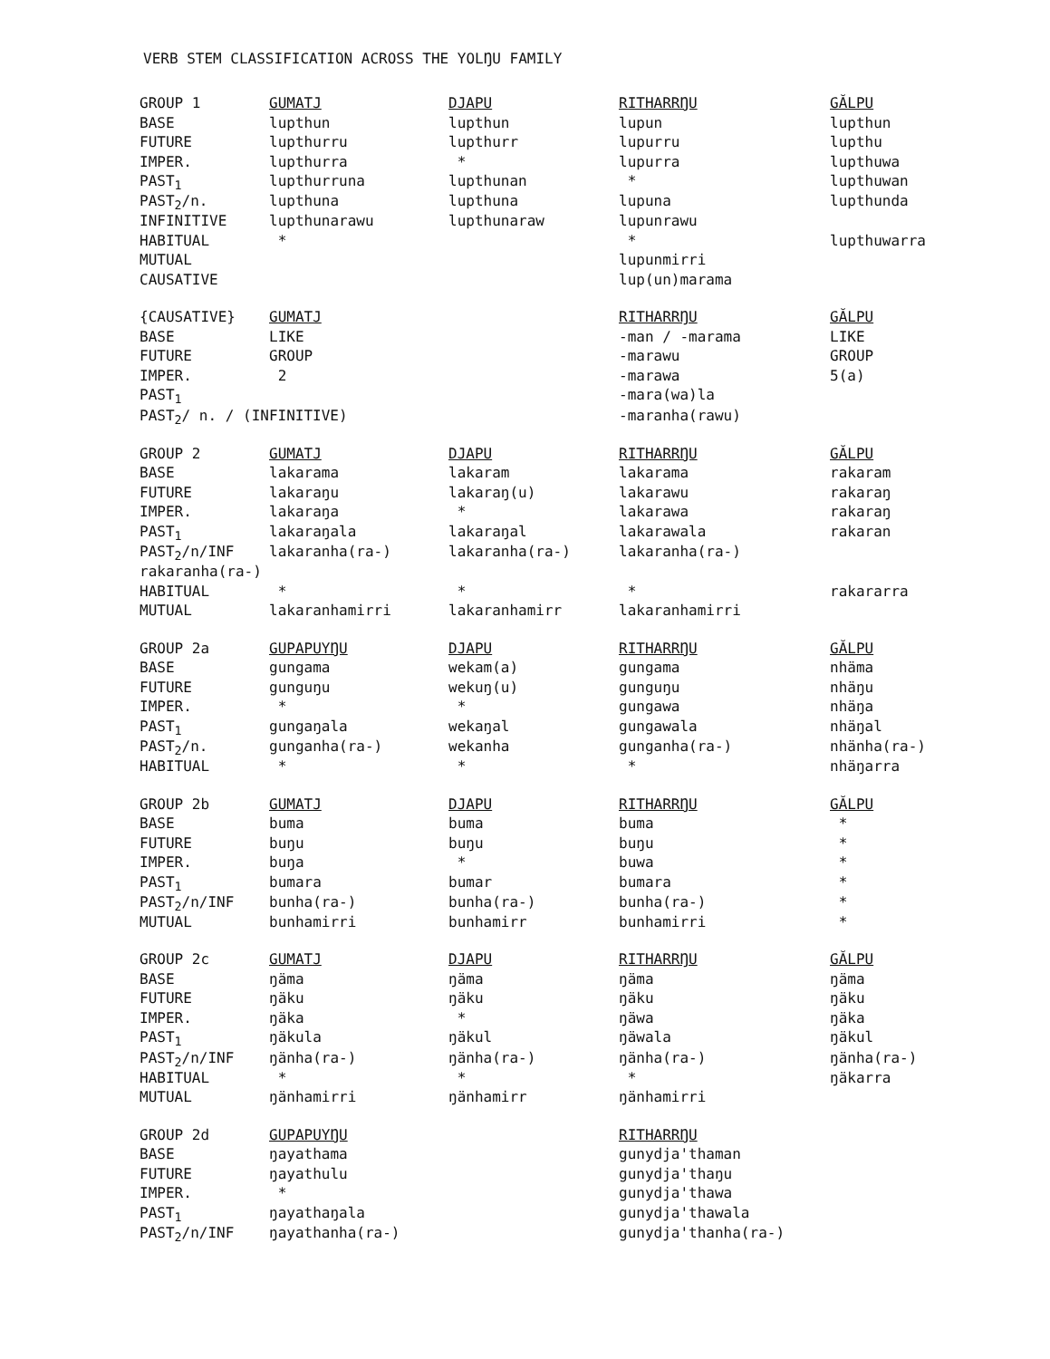VERB STEM CLASSIFICATION ACROSS THE YOLŊU FAMILY
| GROUP 1 | GUMATJ | DJAPU | RITHARRŊU | GĂLPU |
| BASE | lupthun | lupthun | lupun | lupthun |
| FUTURE | lupthurru | lupthurr | lupurru | lupthu |
| IMPER. | lupthurra | * | lupurra | lupthuwa |
| PAST<sub>1</sub> | lupthurruna | lupthunan | * | lupthuwan |
| PAST<sub>2</sub>/n. | lupthuna | lupthuna | lupuna | lupthunda |
| INFINITIVE | lupthunarawu | lupthunaraw | lupunrawu | |
| HABITUAL | * | | * | lupthuwarra |
| MUTUAL | | | lupunmirri | |
| CAUSATIVE | | | lup(un)marama | |
| {CAUSATIVE} | GUMATJ | | RITHARRŊU | GĂLPU |
| BASE | LIKE | | -man / -marama | LIKE |
| FUTURE | GROUP | | -marawu | GROUP |
| IMPER. | 2 | | -marawa | 5(a) |
| PAST<sub>1</sub> | | | -mara(wa)la | |
| PAST<sub>2</sub>/ n. / (INFINITIVE) | | | -maranha(rawu) | |
| GROUP 2 | GUMATJ | DJAPU | RITHARRŊU | GĂLPU |
| BASE | lakarama | lakaram | lakarama | rakaram |
| FUTURE | lakaraŋu | lakaraŋ(u) | lakarawu | rakaraŋ |
| IMPER. | lakaraŋa | * | lakarawa | rakaraŋ |
| PAST<sub>1</sub> | lakaraŋala | lakaraŋal | lakarawala | rakaran |
| PAST<sub>2</sub>/n/INF | lakaranha(ra-) | lakaranha(ra-) | lakaranha(ra-) | |
| rakaranha(ra-) | | | | |
| HABITUAL | * | * | * | rakararra |
| MUTUAL | lakaranhamirri | lakaranhamirr | lakaranhamirri | |
| GROUP 2a | GUPAPUYŊU | DJAPU | RITHARRŊU | GĂLPU |
| BASE | gungama | wekam(a) | gungama | nhäma |
| FUTURE | gunguŋu | wekuŋ(u) | gunguŋu | nhäŋu |
| IMPER. | * | * | gungawa | nhäŋa |
| PAST<sub>1</sub> | gungaŋala | wekaŋal | gungawala | nhäŋal |
| PAST<sub>2</sub>/n. | gunganha(ra-) | wekanha | gunganha(ra-) | nhänha(ra-) |
| HABITUAL | * | * | * | nhäŋarra |
| GROUP 2b | GUMATJ | DJAPU | RITHARRŊU | GĂLPU |
| BASE | buma | buma | buma | * |
| FUTURE | buŋu | buŋu | buŋu | * |
| IMPER. | buŋa | * | buwa | * |
| PAST<sub>1</sub> | bumara | bumar | bumara | * |
| PAST<sub>2</sub>/n/INF | bunha(ra-) | bunha(ra-) | bunha(ra-) | * |
| MUTUAL | bunhamirri | bunhamirr | bunhamirri | * |
| GROUP 2c | GUMATJ | DJAPU | RITHARRŊU | GĂLPU |
| BASE | ŋäma | ŋäma | ŋäma | ŋäma |
| FUTURE | ŋäku | ŋäku | ŋäku | ŋäku |
| IMPER. | ŋäka | * | ŋäwa | ŋäka |
| PAST<sub>1</sub> | ŋäkula | ŋäkul | ŋäwala | ŋäkul |
| PAST<sub>2</sub>/n/INF | ŋänha(ra-) | ŋänha(ra-) | ŋänha(ra-) | ŋänha(ra-) |
| HABITUAL | * | * | * | ŋäkarra |
| MUTUAL | ŋänhamirri | ŋänhamirr | ŋänhamirri | |
| GROUP 2d | GUPAPUYŊU | | RITHARRŊU | |
| BASE | ŋayathama | | gunydja'thaman | |
| FUTURE | ŋayathulu | | gunydja'thaŋu | |
| IMPER. | * | | gunydja'thawa | |
| PAST<sub>1</sub> | ŋayathaŋala | | gunydja'thawala | |
| PAST<sub>2</sub>/n/INF | ŋayathanha(ra-) | | gunydja'thanha(ra-) | |